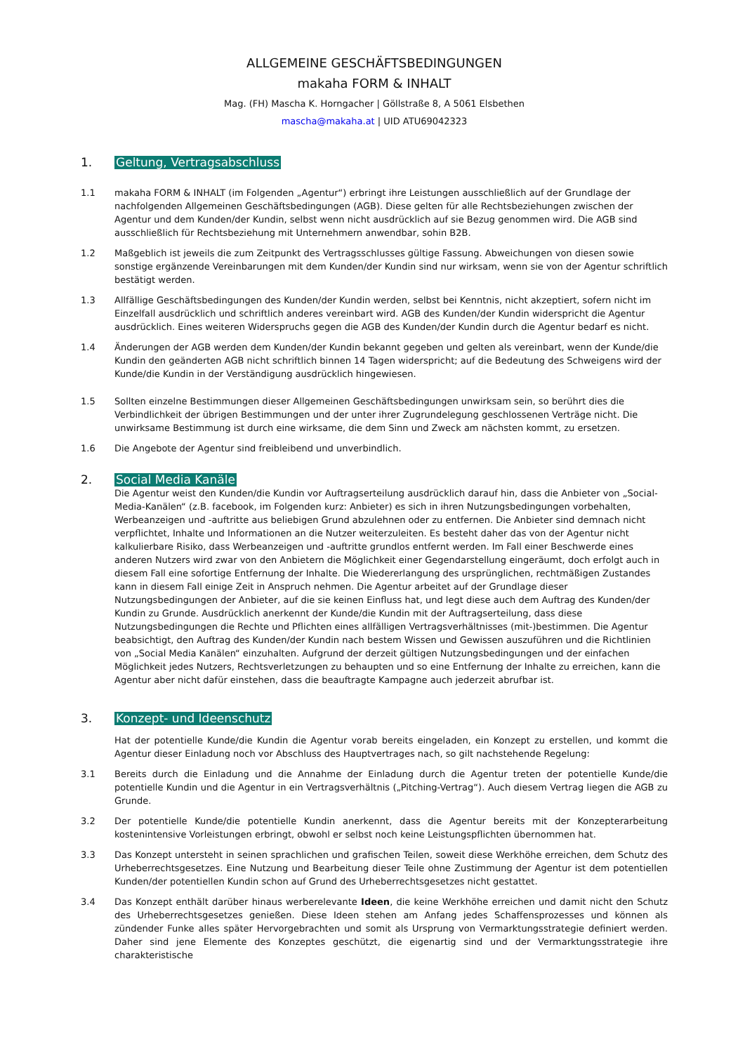ALLGEMEINE GESCHÄFTSBEDINGUNGEN
makaha FORM & INHALT
Mag. (FH) Mascha K. Horngacher | Göllstraße 8, A 5061 Elsbethen
mascha@makaha.at | UID ATU69042323
1. Geltung, Vertragsabschluss
1.1 makaha FORM & INHALT (im Folgenden „Agentur“) erbringt ihre Leistungen ausschließlich auf der Grundlage der nachfolgenden Allgemeinen Geschäftsbedingungen (AGB). Diese gelten für alle Rechtsbeziehungen zwischen der Agentur und dem Kunden/der Kundin, selbst wenn nicht ausdrücklich auf sie Bezug genommen wird. Die AGB sind ausschließlich für Rechtsbeziehung mit Unternehmern anwendbar, sohin B2B.
1.2 Maßgeblich ist jeweils die zum Zeitpunkt des Vertragsschlusses gültige Fassung. Abweichungen von diesen sowie sonstige ergänzende Vereinbarungen mit dem Kunden/der Kundin sind nur wirksam, wenn sie von der Agentur schriftlich bestätigt werden.
1.3 Allfällige Geschäftsbedingungen des Kunden/der Kundin werden, selbst bei Kenntnis, nicht akzeptiert, sofern nicht im Einzelfall ausdrücklich und schriftlich anderes vereinbart wird. AGB des Kunden/der Kundin widerspricht die Agentur ausdrücklich. Eines weiteren Widerspruchs gegen die AGB des Kunden/der Kundin durch die Agentur bedarf es nicht.
1.4 Änderungen der AGB werden dem Kunden/der Kundin bekannt gegeben und gelten als vereinbart, wenn der Kunde/die Kundin den geänderten AGB nicht schriftlich binnen 14 Tagen widerspricht; auf die Bedeutung des Schweigens wird der Kunde/die Kundin in der Verständigung ausdrücklich hingewiesen.
1.5 Sollten einzelne Bestimmungen dieser Allgemeinen Geschäftsbedingungen unwirksam sein, so berührt dies die Verbindlichkeit der übrigen Bestimmungen und der unter ihrer Zugrundelegung geschlossenen Verträge nicht. Die unwirksame Bestimmung ist durch eine wirksame, die dem Sinn und Zweck am nächsten kommt, zu ersetzen.
1.6 Die Angebote der Agentur sind freibleibend und unverbindlich.
2. Social Media Kanäle
Die Agentur weist den Kunden/die Kundin vor Auftragserteilung ausdrücklich darauf hin, dass die Anbieter von „Social-Media-Kanälen“ (z.B. facebook, im Folgenden kurz: Anbieter) es sich in ihren Nutzungsbedingungen vorbehalten, Werbeanzeigen und -auftritte aus beliebigen Grund abzulehnen oder zu entfernen. Die Anbieter sind demnach nicht verpflichtet, Inhalte und Informationen an die Nutzer weiterzuleiten. Es besteht daher das von der Agentur nicht kalkulierbare Risiko, dass Werbeanzeigen und -auftritte grundlos entfernt werden. Im Fall einer Beschwerde eines anderen Nutzers wird zwar von den Anbietern die Möglichkeit einer Gegendarstellung eingeräumt, doch erfolgt auch in diesem Fall eine sofortige Entfernung der Inhalte. Die Wiedererlangung des ursprünglichen, rechtmäßigen Zustandes kann in diesem Fall einige Zeit in Anspruch nehmen. Die Agentur arbeitet auf der Grundlage dieser Nutzungsbedingungen der Anbieter, auf die sie keinen Einfluss hat, und legt diese auch dem Auftrag des Kunden/der Kundin zu Grunde. Ausdrücklich anerkennt der Kunde/die Kundin mit der Auftragserteilung, dass diese Nutzungsbedingungen die Rechte und Pflichten eines allfälligen Vertragsverhältnisses (mit-)bestimmen. Die Agentur beabsichtigt, den Auftrag des Kunden/der Kundin nach bestem Wissen und Gewissen auszuführen und die Richtlinien von „Social Media Kanälen“ einzuhalten. Aufgrund der derzeit gültigen Nutzungsbedingungen und der einfachen Möglichkeit jedes Nutzers, Rechtsverletzungen zu behaupten und so eine Entfernung der Inhalte zu erreichen, kann die Agentur aber nicht dafür einstehen, dass die beauftragte Kampagne auch jederzeit abrufbar ist.
3. Konzept- und Ideenschutz
Hat der potentielle Kunde/die Kundin die Agentur vorab bereits eingeladen, ein Konzept zu erstellen, und kommt die Agentur dieser Einladung noch vor Abschluss des Hauptvertrages nach, so gilt nachstehende Regelung:
3.1 Bereits durch die Einladung und die Annahme der Einladung durch die Agentur treten der potentielle Kunde/die potentielle Kundin und die Agentur in ein Vertragsverhältnis („Pitching-Vertrag“). Auch diesem Vertrag liegen die AGB zu Grunde.
3.2 Der potentielle Kunde/die potentielle Kundin anerkennt, dass die Agentur bereits mit der Konzepterarbeitung kostenintensive Vorleistungen erbringt, obwohl er selbst noch keine Leistungspflichten übernommen hat.
3.3 Das Konzept untersteht in seinen sprachlichen und grafischen Teilen, soweit diese Werkhöhe erreichen, dem Schutz des Urheberrechtsgesetzes. Eine Nutzung und Bearbeitung dieser Teile ohne Zustimmung der Agentur ist dem potentiellen Kunden/der potentiellen Kundin schon auf Grund des Urheberrechtsgesetzes nicht gestattet.
3.4 Das Konzept enthält darüber hinaus werberelevante Ideen, die keine Werkhöhe erreichen und damit nicht den Schutz des Urheberrechtsgesetzes genießen. Diese Ideen stehen am Anfang jedes Schaffensprozesses und können als zündender Funke alles später Hervorgebrachten und somit als Ursprung von Vermarktungsstrategie definiert werden. Daher sind jene Elemente des Konzeptes geschützt, die eigenartig sind und der Vermarktungsstrategie ihre charakteristische